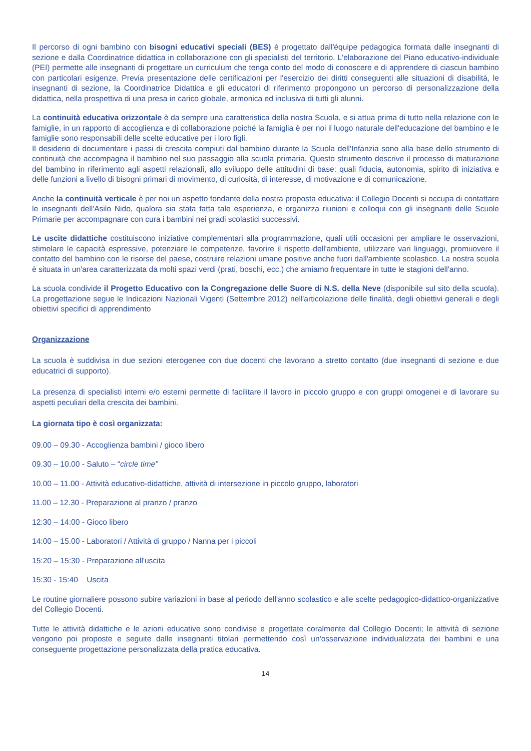Il percorso di ogni bambino con bisogni educativi speciali (BES) è progettato dall'équipe pedagogica formata dalle insegnanti di sezione e dalla Coordinatrice didattica in collaborazione con gli specialisti del territorio. L'elaborazione del Piano educativo-individuale (PEI) permette alle insegnanti di progettare un curriculum che tenga conto del modo di conoscere e di apprendere di ciascun bambino con particolari esigenze. Previa presentazione delle certificazioni per l'esercizio dei diritti conseguenti alle situazioni di disabilità, le insegnanti di sezione, la Coordinatrice Didattica e gli educatori di riferimento propongono un percorso di personalizzazione della didattica, nella prospettiva di una presa in carico globale, armonica ed inclusiva di tutti gli alunni.
La continuità educativa orizzontale è da sempre una caratteristica della nostra Scuola, e si attua prima di tutto nella relazione con le famiglie, in un rapporto di accoglienza e di collaborazione poiché la famiglia è per noi il luogo naturale dell'educazione del bambino e le famiglie sono responsabili delle scelte educative per i loro figli.
Il desiderio di documentare i passi di crescita compiuti dal bambino durante la Scuola dell'Infanzia sono alla base dello strumento di continuità che accompagna il bambino nel suo passaggio alla scuola primaria. Questo strumento descrive il processo di maturazione del bambino in riferimento agli aspetti relazionali, allo sviluppo delle attitudini di base: quali fiducia, autonomia, spirito di iniziativa e delle funzioni a livello di bisogni primari di movimento, di curiosità, di interesse, di motivazione e di comunicazione.
Anche la continuità verticale è per noi un aspetto fondante della nostra proposta educativa: il Collegio Docenti si occupa di contattare le insegnanti dell'Asilo Nido, qualora sia stata fatta tale esperienza, e organizza riunioni e colloqui con gli insegnanti delle Scuole Primarie per accompagnare con cura i bambini nei gradi scolastici successivi.
Le uscite didattiche costituiscono iniziative complementari alla programmazione, quali utili occasioni per ampliare le osservazioni, stimolare le capacità espressive, potenziare le competenze, favorire il rispetto dell'ambiente, utilizzare vari linguaggi, promuovere il contatto del bambino con le risorse del paese, costruire relazioni umane positive anche fuori dall'ambiente scolastico. La nostra scuola è situata in un'area caratterizzata da molti spazi verdi (prati, boschi, ecc.) che amiamo frequentare in tutte le stagioni dell'anno.
La scuola condivide il Progetto Educativo con la Congregazione delle Suore di N.S. della Neve (disponibile sul sito della scuola). La progettazione segue le Indicazioni Nazionali Vigenti (Settembre 2012) nell'articolazione delle finalità, degli obiettivi generali e degli obiettivi specifici di apprendimento
Organizzazione
La scuola è suddivisa in due sezioni eterogenee con due docenti che lavorano a stretto contatto (due insegnanti di sezione e due educatrici di supporto).
La presenza di specialisti interni e/o esterni permette di facilitare il lavoro in piccolo gruppo e con gruppi omogenei e di lavorare su aspetti peculiari della crescita dei bambini.
La giornata tipo è così organizzata:
09.00 – 09.30 - Accoglienza bambini / gioco libero
09.30 – 10.00 - Saluto – “circle time”
10.00 – 11.00 - Attività educativo-didattiche, attività di intersezione in piccolo gruppo, laboratori
11.00 – 12.30 - Preparazione al pranzo / pranzo
12:30 – 14:00 - Gioco libero
14:00 – 15.00 - Laboratori / Attività di gruppo / Nanna per i piccoli
15:20 – 15:30 - Preparazione all'uscita
15:30 - 15:40 Uscita
Le routine giornaliere possono subire variazioni in base al periodo dell'anno scolastico e alle scelte pedagogico-didattico-organizzative del Collegio Docenti.
Tutte le attività didattiche e le azioni educative sono condivise e progettate coralmente dal Collegio Docenti; le attività di sezione vengono poi proposte e seguite dalle insegnanti titolari permettendo così un'osservazione individualizzata dei bambini e una conseguente progettazione personalizzata della pratica educativa.
14